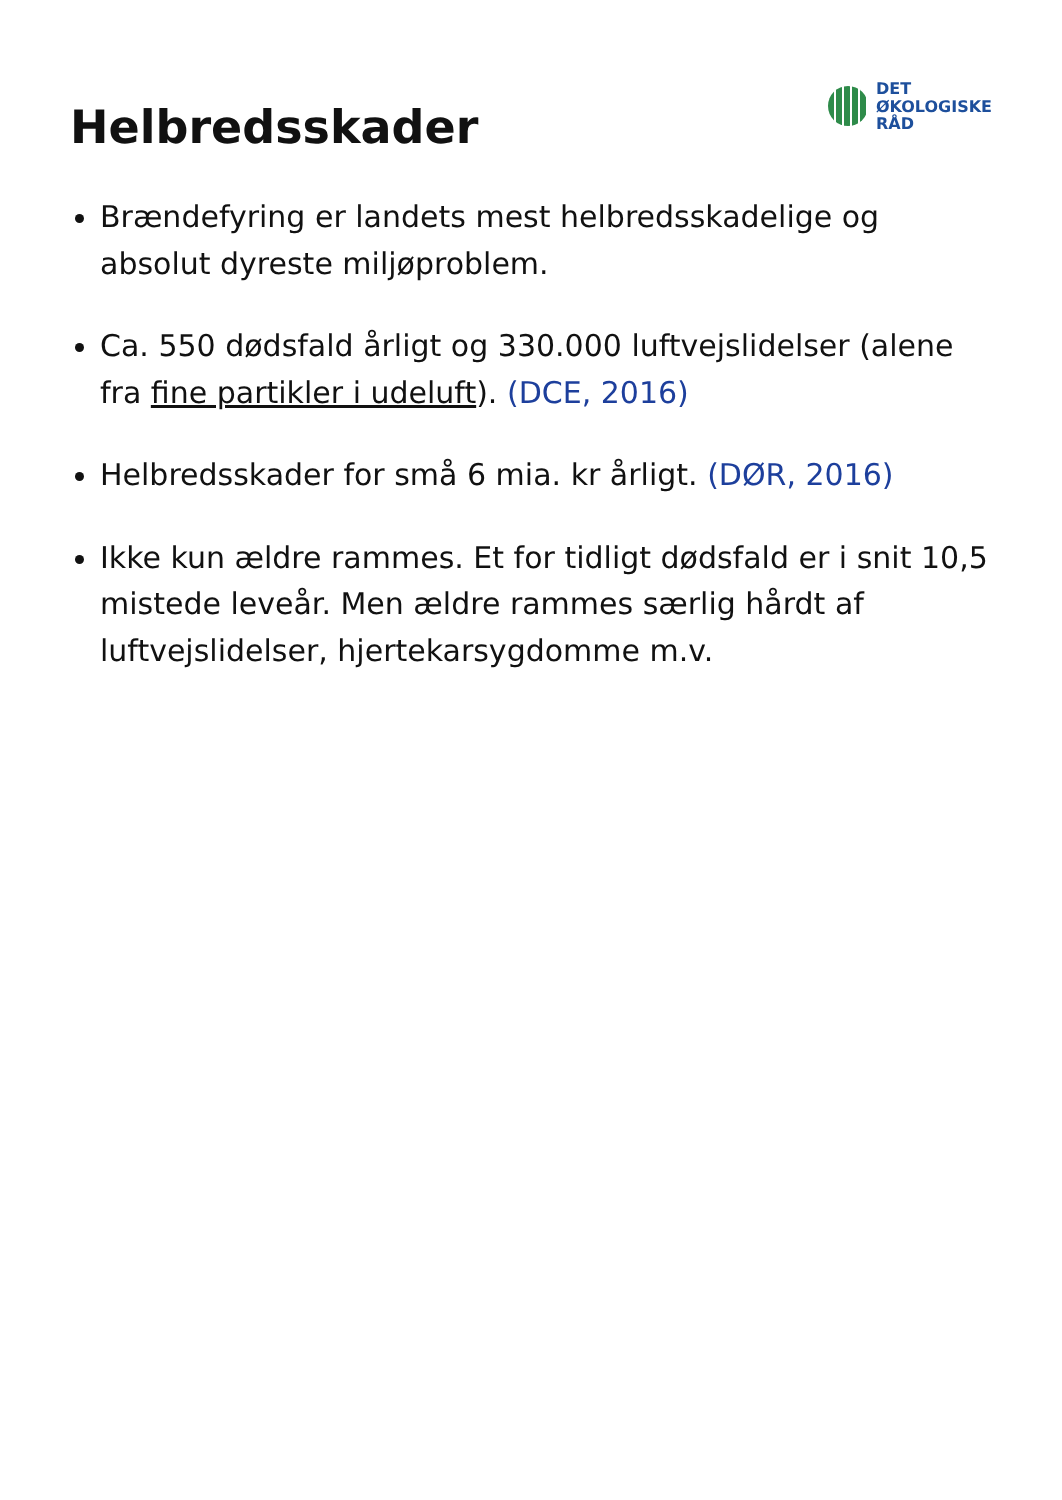Helbredsskader
DET
ØKOLOGISKE
RÅD
Brændefyring er landets mest helbredsskadelige og absolut dyreste miljøproblem.
Ca. 550 dødsfald årligt og 330.000 luftvejslidelser (alene fra fine partikler i udeluft). (DCE, 2016)
Helbredsskader for små 6 mia. kr årligt. (DØR, 2016)
Ikke kun ældre rammes. Et for tidligt dødsfald er i snit 10,5 mistede leveår. Men ældre rammes særlig hårdt af luftvejslidelser, hjertekarsygdomme m.v.